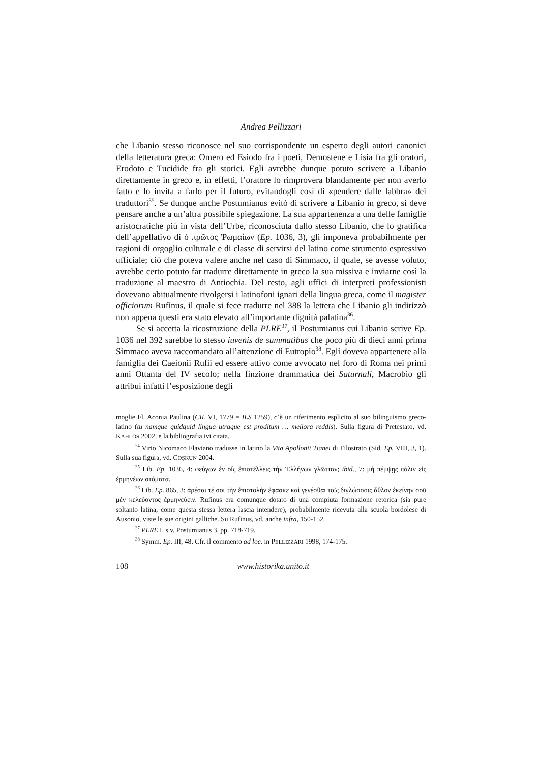Andrea Pellizzari
che Libanio stesso riconosce nel suo corrispondente un esperto degli autori canonici della letteratura greca: Omero ed Esiodo fra i poeti, Demostene e Lisia fra gli oratori, Erodoto e Tucidide fra gli storici. Egli avrebbe dunque potuto scrivere a Libanio direttamente in greco e, in effetti, l’oratore lo rimprovera blandamente per non averlo fatto e lo invita a farlo per il futuro, evitandogli così di «pendere dalle labbra» dei traduttori<sup>35</sup>. Se dunque anche Postumianus evitò di scrivere a Libanio in greco, si deve pensare anche a un’altra possibile spiegazione. La sua appartenenza a una delle famiglie aristocratiche più in vista dell’Urbe, riconosciuta dallo stesso Libanio, che lo gratifica dell’appellativo di ὁ πρῶτος Ῥωμαίων (Ep. 1036, 3), gli imponeva probabilmente per ragioni di orgoglio culturale e di classe di servirsi del latino come strumento espressivo ufficiale; ciò che poteva valere anche nel caso di Simmaco, il quale, se avesse voluto, avrebbe certo potuto far tradurre direttamente in greco la sua missiva e inviarne così la traduzione al maestro di Antiochia. Del resto, agli uffici di interpreti professionisti dovevano abitualmente rivolgersi i latinofoni ignari della lingua greca, come il magister officiorum Rufinus, il quale si fece tradurre nel 388 la lettera che Libanio gli indirizzò non appena questi era stato elevato all’importante dignità palatina<sup>36</sup>.
Se si accetta la ricostruzione della PLRE<sup>37</sup>, il Postumianus cui Libanio scrive Ep. 1036 nel 392 sarebbe lo stesso iuvenis de summatibus che poco più di dieci anni prima Simmaco aveva raccomandato all’attenzione di Eutropio<sup>38</sup>. Egli doveva appartenere alla famiglia dei Caeionii Rufii ed essere attivo come avvocato nel foro di Roma nei primi anni Ottanta del IV secolo; nella finzione drammatica dei Saturnali, Macrobio gli attribuì infatti l’esposizione degli
moglie Fl. Aconia Paulina (CIL VI, 1779 = ILS 1259), c’è un riferimento esplicito al suo bilinguismo greco-latino (tu namque quidquid lingua utraque est proditum … meliora reddis). Sulla figura di Pretestato, vd. KAHLOS 2002, e la bibliografia ivi citata.
<sup>34</sup> Virio Nicomaco Flaviano tradusse in latino la Vita Apollonii Tianei di Filostrato (Sid. Ep. VIII, 3, 1). Sulla sua figura, vd. COŞKUN 2004.
<sup>35</sup> Lib. Ep. 1036, 4: φεύγων ἐν οἷς ἐπιστέλλεις τὴν Ἑλλήνων γλῶτταν; ibid., 7: μὴ πέμψῃς πάλιν εἰς ἑρμηνέων στόματα.
<sup>36</sup> Lib. Ep. 865, 3: ἀρέσαι τέ σοι τὴν ἐπιστολὴν ἔφασκε καὶ γενέσθαι τοῖς διγλώσσοις ἆθλον ἐκείνην σοῦ μὲν κελεύοντος ἑρμηνεύειν. Rufinus era comunque dotato di una compiuta formazione retorica (sia pure soltanto latina, come questa stessa lettera lascia intendere), probabilmente ricevuta alla scuola bordolese di Ausonio, viste le sue origini galliche. Su Rufinus, vd. anche infra, 150-152.
<sup>37</sup> PLRE I, s.v. Postumianus 3, pp. 718-719.
<sup>38</sup> Symm. Ep. III, 48. Cfr. il commento ad loc. in PELLIZZARI 1998, 174-175.
108 www.historika.unito.it